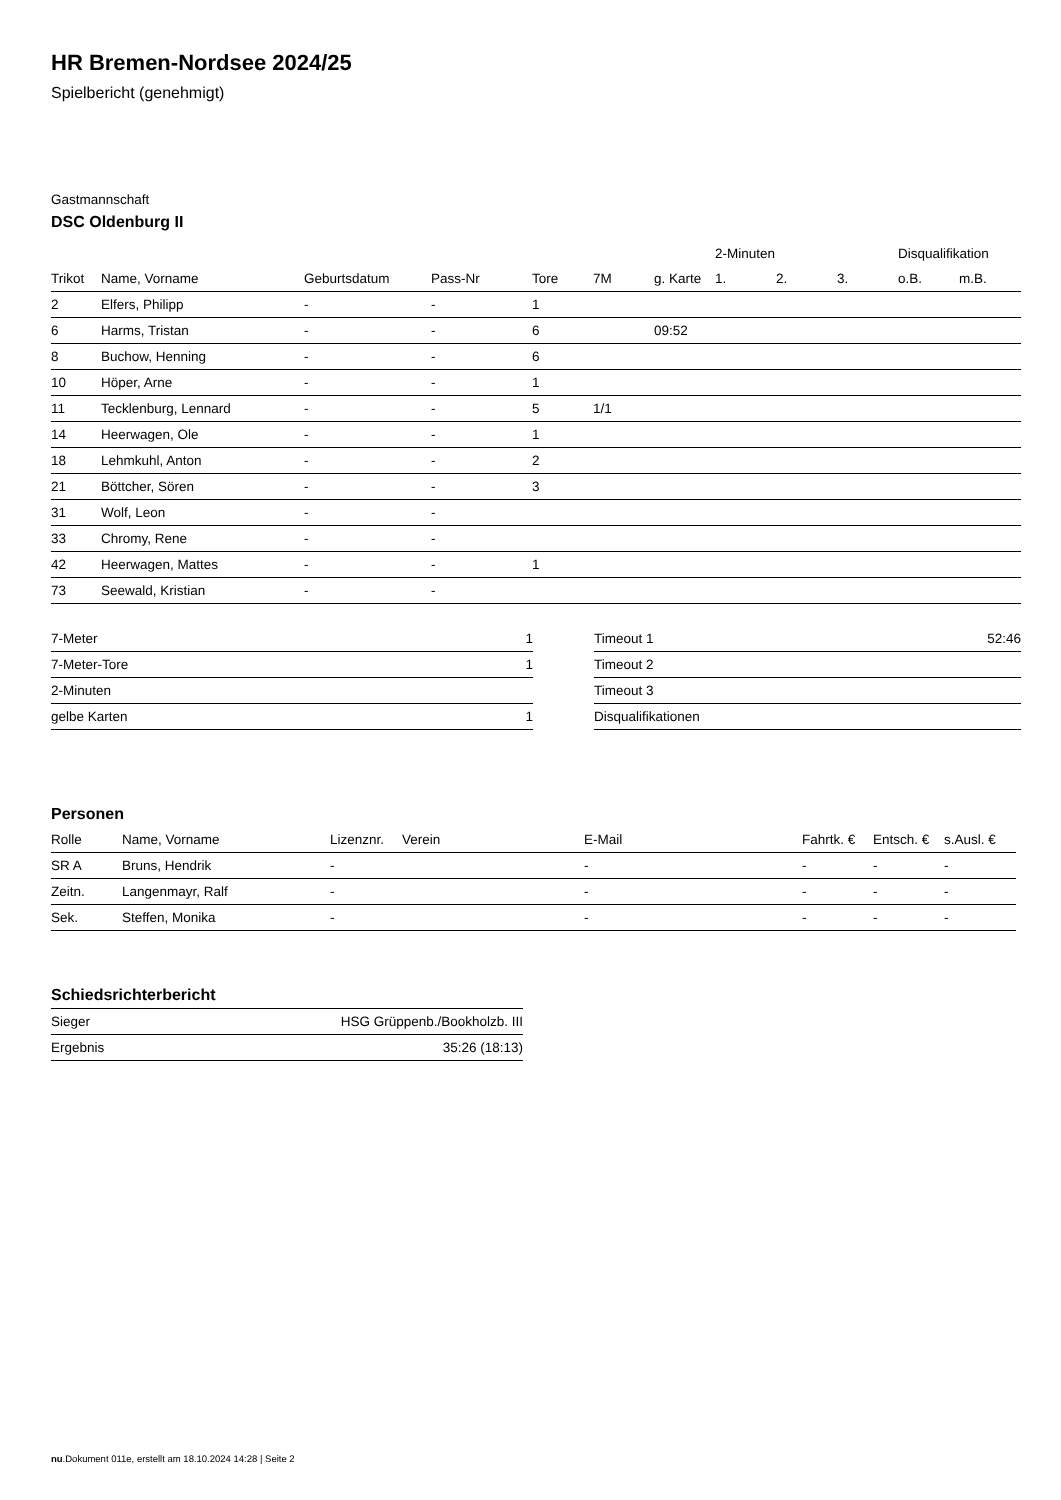HR Bremen-Nordsee 2024/25
Spielbericht (genehmigt)
Gastmannschaft
DSC Oldenburg II
| | | | | | | | 2-Minuten | | | Disqualifikation | |
| --- | --- | --- | --- | --- | --- | --- | --- | --- | --- | --- | --- |
| Trikot | Name, Vorname | Geburtsdatum | Pass-Nr | Tore | 7M | g. Karte | 1. | 2. | 3. | o.B. | m.B. |
| 2 | Elfers, Philipp | - | - | 1 | | | | | | | |
| 6 | Harms, Tristan | - | - | 6 | | 09:52 | | | | | |
| 8 | Buchow, Henning | - | - | 6 | | | | | | | |
| 10 | Höper, Arne | - | - | 1 | | | | | | | |
| 11 | Tecklenburg, Lennard | - | - | 5 | 1/1 | | | | | | |
| 14 | Heerwagen, Ole | - | - | 1 | | | | | | | |
| 18 | Lehmkuhl, Anton | - | - | 2 | | | | | | | |
| 21 | Böttcher, Sören | - | - | 3 | | | | | | | |
| 31 | Wolf, Leon | - | - | | | | | | | | |
| 33 | Chromy, Rene | - | - | | | | | | | | |
| 42 | Heerwagen, Mattes | - | - | 1 | | | | | | | |
| 73 | Seewald, Kristian | - | - | | | | | | | | |
| 7-Meter | 1 |
| 7-Meter-Tore | 1 |
| 2-Minuten | |
| gelbe Karten | 1 |
| Timeout 1 | 52:46 |
| Timeout 2 | |
| Timeout 3 | |
| Disqualifikationen | |
Personen
| Rolle | Name, Vorname | Lizenznr. | Verein | E-Mail | Fahrtk. € | Entsch. € | s.Ausl. € |
| --- | --- | --- | --- | --- | --- | --- | --- |
| SR A | Bruns, Hendrik | - | | - | - | - | - |
| Zeitn. | Langenmayr, Ralf | - | | - | - | - | - |
| Sek. | Steffen, Monika | - | | - | - | - | - |
Schiedsrichterbericht
| Sieger | HSG Grüppenb./Bookholzb. III |
| Ergebnis | 35:26 (18:13) |
nu.Dokument 011e, erstellt am 18.10.2024 14:28 | Seite 2